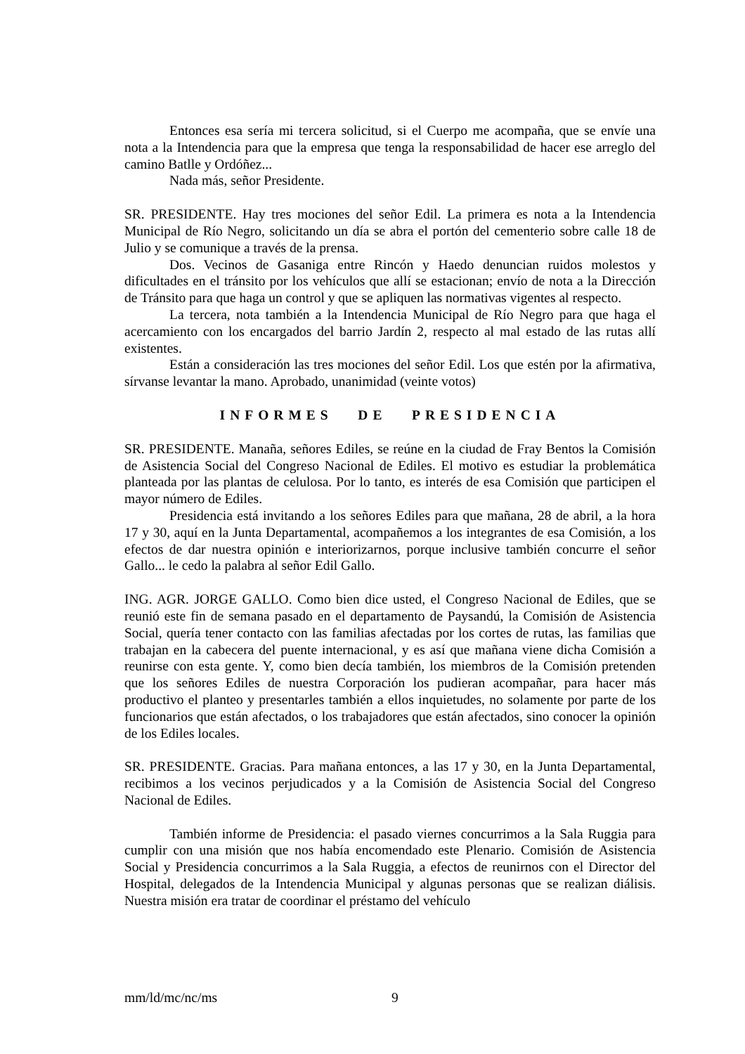Entonces esa sería mi tercera solicitud, si el Cuerpo me acompaña, que se envíe una nota a la Intendencia para que la empresa que tenga la responsabilidad de hacer ese arreglo del camino Batlle y Ordóñez...
Nada más, señor Presidente.
SR. PRESIDENTE. Hay tres mociones del señor Edil. La primera es nota a la Intendencia Municipal de Río Negro, solicitando un día se abra el portón del cementerio sobre calle 18 de Julio y se comunique a través de la prensa.
Dos. Vecinos de Gasaniga entre Rincón y Haedo denuncian ruidos molestos y dificultades en el tránsito por los vehículos que allí se estacionan; envío de nota a la Dirección de Tránsito para que haga un control y que se apliquen las normativas vigentes al respecto.
La tercera, nota también a la Intendencia Municipal de Río Negro para que haga el acercamiento con los encargados del barrio Jardín 2, respecto al mal estado de las rutas allí existentes.
Están a consideración las tres mociones del señor Edil. Los que estén por la afirmativa, sírvanse levantar la mano. Aprobado, unanimidad (veinte votos)
INFORMES DE PRESIDENCIA
SR. PRESIDENTE. Manaña, señores Ediles, se reúne en la ciudad de Fray Bentos la Comisión de Asistencia Social del Congreso Nacional de Ediles. El motivo es estudiar la problemática planteada por las plantas de celulosa. Por lo tanto, es interés de esa Comisión que participen el mayor número de Ediles.
Presidencia está invitando a los señores Ediles para que mañana, 28 de abril, a la hora 17 y 30, aquí en la Junta Departamental, acompañemos a los integrantes de esa Comisión, a los efectos de dar nuestra opinión e interiorizarnos, porque inclusive también concurre el señor Gallo... le cedo la palabra al señor Edil Gallo.
ING. AGR. JORGE GALLO. Como bien dice usted, el Congreso Nacional de Ediles, que se reunió este fin de semana pasado en el departamento de Paysandú, la Comisión de Asistencia Social, quería tener contacto con las familias afectadas por los cortes de rutas, las familias que trabajan en la cabecera del puente internacional, y es así que mañana viene dicha Comisión a reunirse con esta gente. Y, como bien decía también, los miembros de la Comisión pretenden que los señores Ediles de nuestra Corporación los pudieran acompañar, para hacer más productivo el planteo y presentarles también a ellos inquietudes, no solamente por parte de los funcionarios que están afectados, o los trabajadores que están afectados, sino conocer la opinión de los Ediles locales.
SR. PRESIDENTE. Gracias. Para mañana entonces, a las 17 y 30, en la Junta Departamental, recibimos a los vecinos perjudicados y a la Comisión de Asistencia Social del Congreso Nacional de Ediles.
También informe de Presidencia: el pasado viernes concurrimos a la Sala Ruggia para cumplir con una misión que nos había encomendado este Plenario. Comisión de Asistencia Social y Presidencia concurrimos a la Sala Ruggia, a efectos de reunirnos con el Director del Hospital, delegados de la Intendencia Municipal y algunas personas que se realizan diálisis. Nuestra misión era tratar de coordinar el préstamo del vehículo
mm/ld/mc/nc/ms 9